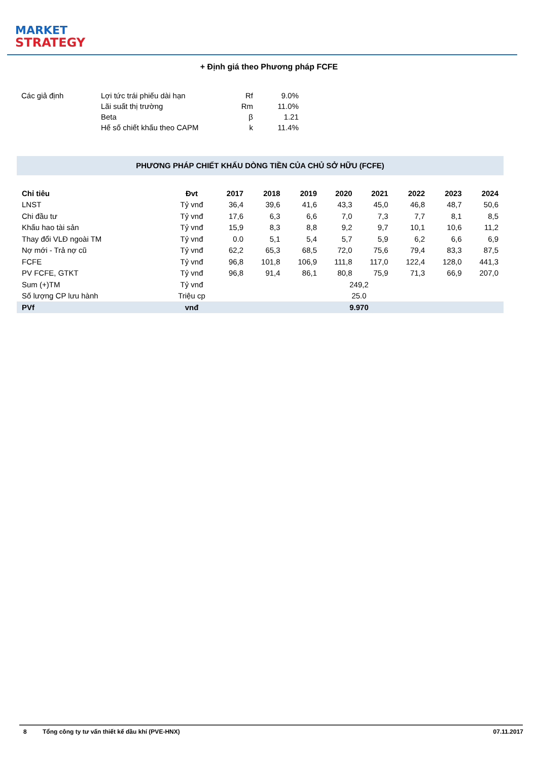MARKET
STRATEGY
+ Định giá theo Phương pháp FCFE
| Các giả định | Lợi tức trái phiếu dài hạn | Rf | 9.0% |
| | Lãi suất thị trường | Rm | 11.0% |
| | Beta | β | 1.21 |
| | Hế số chiết khấu theo CAPM | k | 11.4% |
PHƯƠNG PHÁP CHIẾT KHẤU DÒNG TIỀN CỦA CHỦ SỞ HỮU (FCFE)
| Chỉ tiêu | Đvt | 2017 | 2018 | 2019 | 2020 | 2021 | 2022 | 2023 | 2024 |
| --- | --- | --- | --- | --- | --- | --- | --- | --- | --- |
| LNST | Tỷ vnđ | 36,4 | 39,6 | 41,6 | 43,3 | 45,0 | 46,8 | 48,7 | 50,6 |
| Chi đầu tư | Tỷ vnđ | 17,6 | 6,3 | 6,6 | 7,0 | 7,3 | 7,7 | 8,1 | 8,5 |
| Khấu hao tài sản | Tỷ vnđ | 15,9 | 8,3 | 8,8 | 9,2 | 9,7 | 10,1 | 10,6 | 11,2 |
| Thay đổi VLĐ ngoài TM | Tỷ vnđ | 0.0 | 5,1 | 5,4 | 5,7 | 5,9 | 6,2 | 6,6 | 6,9 |
| Nợ mới - Trả nợ cũ | Tỷ vnđ | 62,2 | 65,3 | 68,5 | 72,0 | 75,6 | 79,4 | 83,3 | 87,5 |
| FCFE | Tỷ vnđ | 96,8 | 101,8 | 106,9 | 111,8 | 117,0 | 122,4 | 128,0 | 441,3 |
| PV FCFE, GTKT | Tỷ vnđ | 96,8 | 91,4 | 86,1 | 80,8 | 75,9 | 71,3 | 66,9 | 207,0 |
| Sum (+)TM | Tỷ vnđ | 249,2 | | | | | | | |
| Số lượng CP lưu hành | Triệu cp | 25.0 | | | | | | | |
| PVf | vnđ | 9.970 | | | | | | | |
8 Tổng công ty tư vấn thiết kế dầu khí (PVE-HNX) 07.11.2017